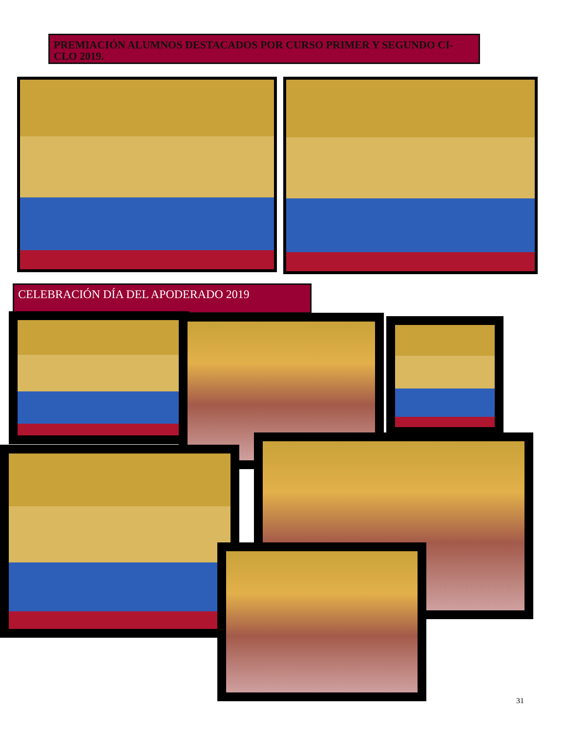PREMIACIÓN ALUMNOS DESTACADOS POR CURSO PRIMER Y SEGUNDO CI-CLO 2019.
CELEBRACIÓN DÍA DEL APODERADO 2019
31